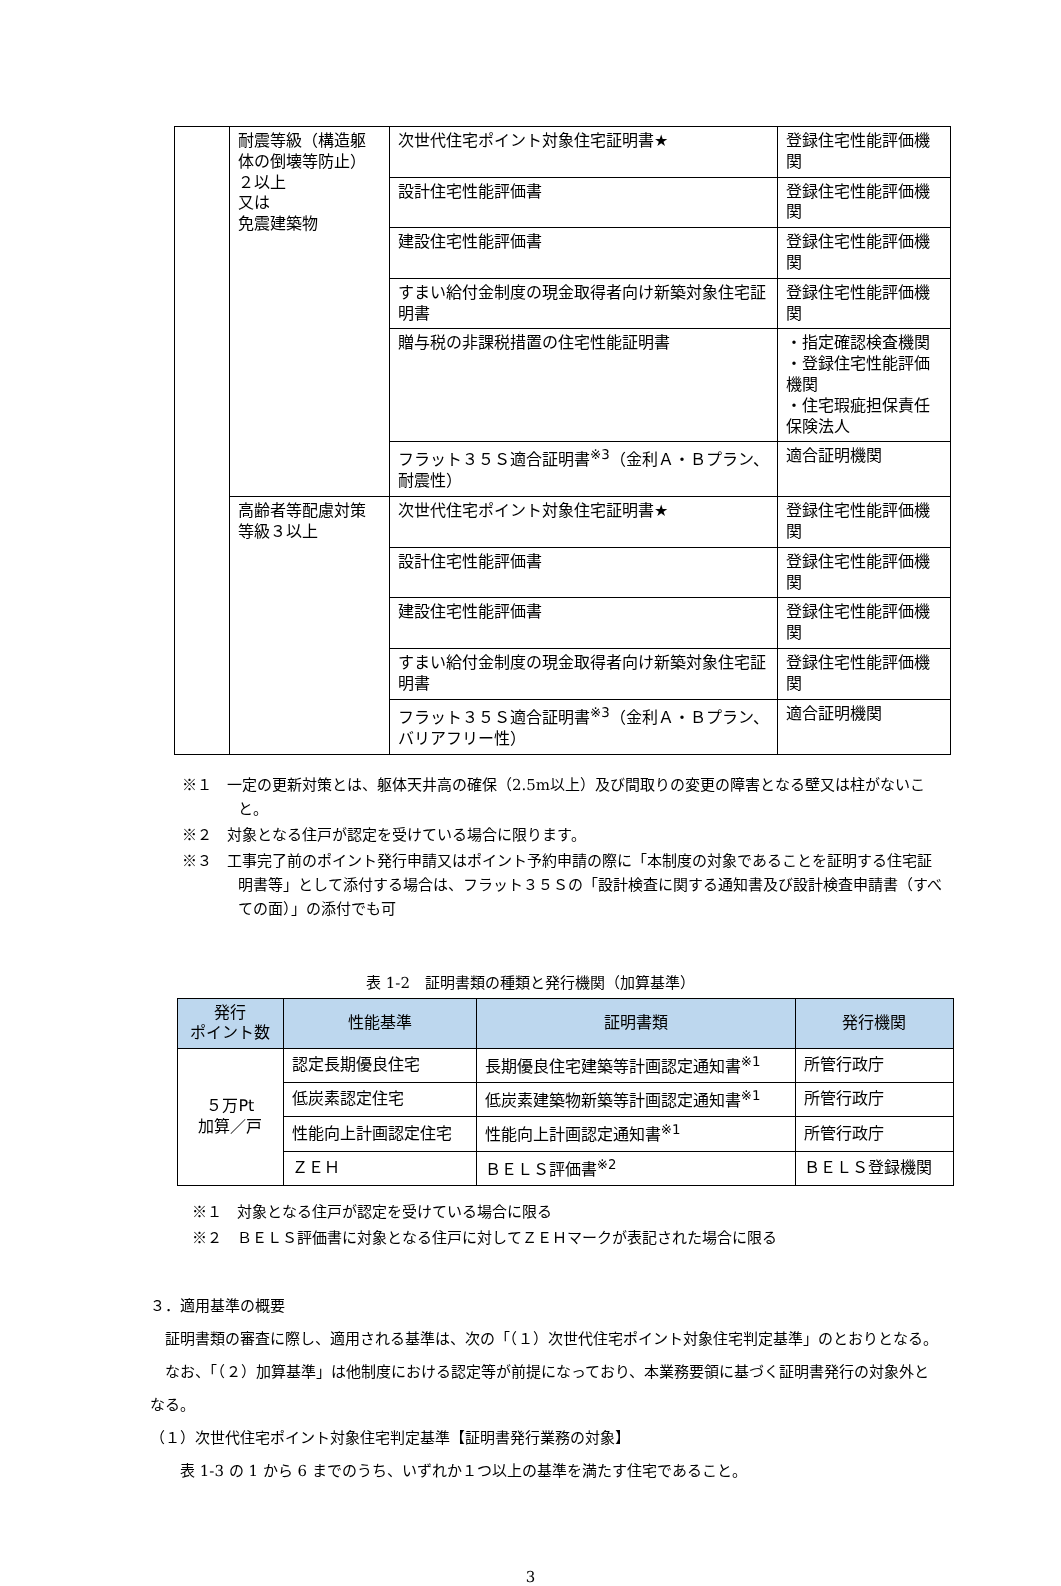| | 耐震等級（構造躯体の倒壊等防止） ２以上 又は 免震建築物 | 次世代住宅ポイント対象住宅証明書★ | 登録住宅性能評価機関 |
| | | 設計住宅性能評価書 | 登録住宅性能評価機関 |
| | | 建設住宅性能評価書 | 登録住宅性能評価機関 |
| | | すまい給付金制度の現金取得者向け新築対象住宅証明書 | 登録住宅性能評価機関 |
| | | 贈与税の非課税措置の住宅性能証明書 | ・指定確認検査機関 ・登録住宅性能評価機関 ・住宅瑕疵担保責任保険法人 |
| | | フラット３５Ｓ適合証明書<sup>※3</sup>（金利Ａ・Ｂプラン、耐震性） | 適合証明機関 |
| | 高齢者等配慮対策等級３以上 | 次世代住宅ポイント対象住宅証明書★ | 登録住宅性能評価機関 |
| | | 設計住宅性能評価書 | 登録住宅性能評価機関 |
| | | 建設住宅性能評価書 | 登録住宅性能評価機関 |
| | | すまい給付金制度の現金取得者向け新築対象住宅証明書 | 登録住宅性能評価機関 |
| | | フラット３５Ｓ適合証明書<sup>※3</sup>（金利Ａ・Ｂプラン、バリアフリー性） | 適合証明機関 |
※１　一定の更新対策とは、躯体天井高の確保（2.5m以上）及び間取りの変更の障害となる壁又は柱がないこと。
※２　対象となる住戸が認定を受けている場合に限ります。
※３　工事完了前のポイント発行申請又はポイント予約申請の際に「本制度の対象であることを証明する住宅証明書等」として添付する場合は、フラット３５Ｓの「設計検査に関する通知書及び設計検査申請書（すべての面）」の添付でも可
表 1-2　証明書類の種類と発行機関（加算基準）
| 発行 ポイント数 | 性能基準 | 証明書類 | 発行機関 |
| --- | --- | --- | --- |
| ５万Pt 加算／戸 | 認定長期優良住宅 | 長期優良住宅建築等計画認定通知書<sup>※1</sup> | 所管行政庁 |
| | 低炭素認定住宅 | 低炭素建築物新築等計画認定通知書<sup>※1</sup> | 所管行政庁 |
| | 性能向上計画認定住宅 | 性能向上計画認定通知書<sup>※1</sup> | 所管行政庁 |
| | ＺＥＨ | ＢＥＬＳ評価書<sup>※2</sup> | ＢＥＬＳ登録機関 |
※１　対象となる住戸が認定を受けている場合に限る
※２　ＢＥＬＳ評価書に対象となる住戸に対してＺＥＨマークが表記された場合に限る
３．適用基準の概要
　証明書類の審査に際し、適用される基準は、次の「（１）次世代住宅ポイント対象住宅判定基準」のとおりとなる。
　なお、「（２）加算基準」は他制度における認定等が前提になっており、本業務要領に基づく証明書発行の対象外となる。
（１）次世代住宅ポイント対象住宅判定基準【証明書発行業務の対象】
　　表 1-3 の 1 から 6 までのうち、いずれか１つ以上の基準を満たす住宅であること。
3